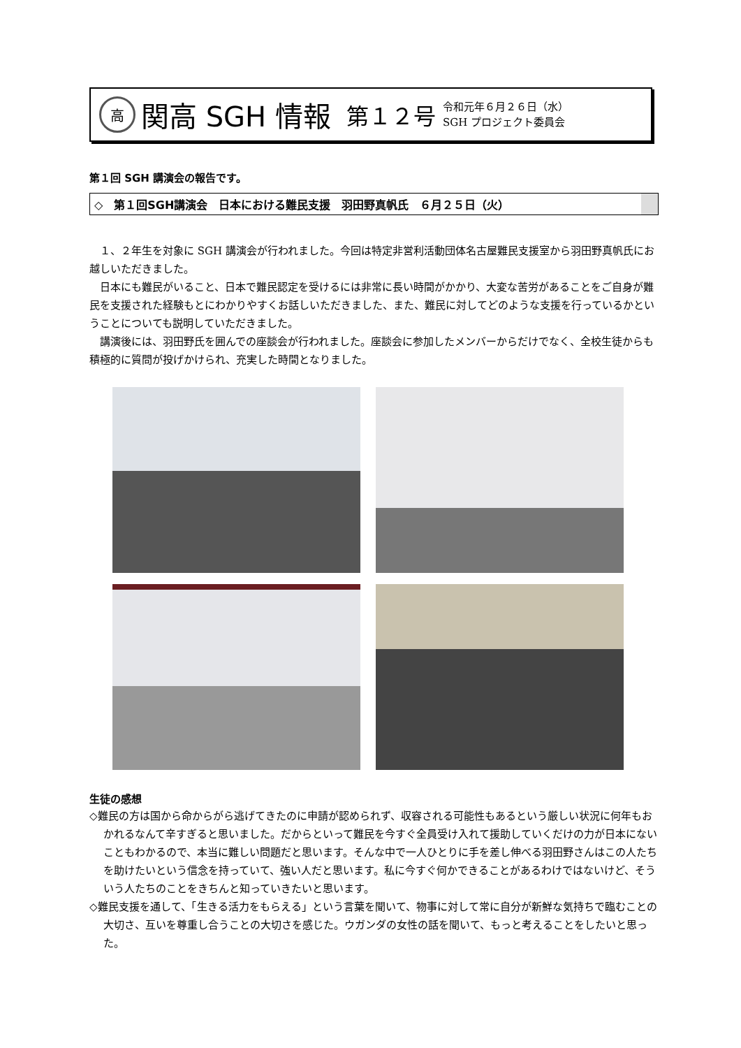高
関高 SGH 情報 第１２号
令和元年６月２６日（水）
SGH プロジェクト委員会
第１回 SGH 講演会の報告です。
◇　第１回SGH講演会　日本における難民支援　羽田野真帆氏　６月２５日（火）
１、２年生を対象に SGH 講演会が行われました。今回は特定非営利活動団体名古屋難民支援室から羽田野真帆氏にお越しいただきました。
日本にも難民がいること、日本で難民認定を受けるには非常に長い時間がかかり、大変な苦労があることをご自身が難民を支援された経験もとにわかりやすくお話しいただきました、また、難民に対してどのような支援を行っているかということについても説明していただきました。
講演後には、羽田野氏を囲んでの座談会が行われました。座談会に参加したメンバーからだけでなく、全校生徒からも積極的に質問が投げかけられ、充実した時間となりました。
生徒の感想
◇難民の方は国から命からがら逃げてきたのに申請が認められず、収容される可能性もあるという厳しい状況に何年もおかれるなんて辛すぎると思いました。だからといって難民を今すぐ全員受け入れて援助していくだけの力が日本にないこともわかるので、本当に難しい問題だと思います。そんな中で一人ひとりに手を差し伸べる羽田野さんはこの人たちを助けたいという信念を持っていて、強い人だと思います。私に今すぐ何かできることがあるわけではないけど、そういう人たちのことをきちんと知っていきたいと思います。
◇難民支援を通して、「生きる活力をもらえる」という言葉を聞いて、物事に対して常に自分が新鮮な気持ちで臨むことの大切さ、互いを尊重し合うことの大切さを感じた。ウガンダの女性の話を聞いて、もっと考えることをしたいと思った。